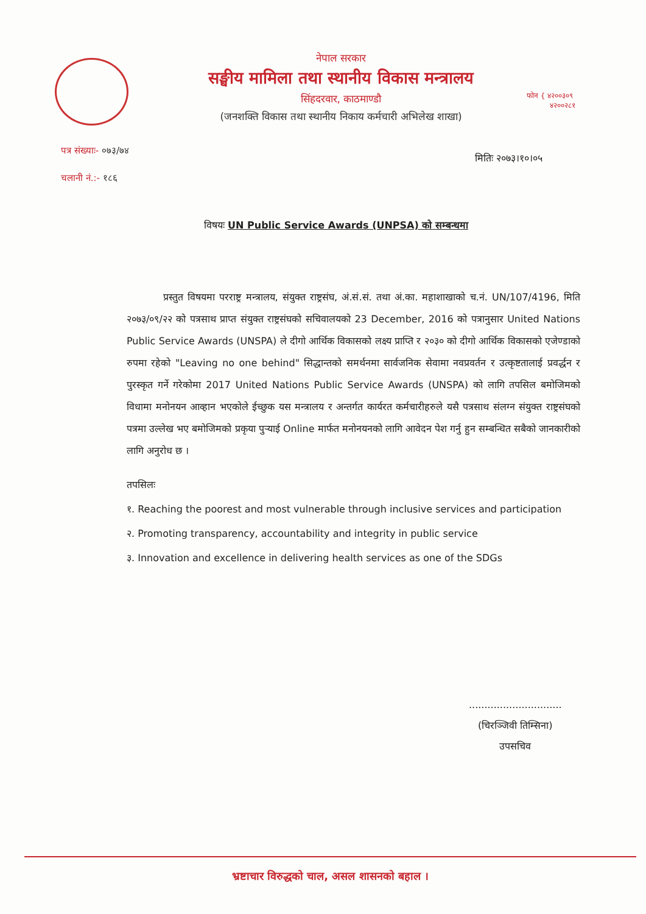नेपाल सरकार
सङ्घीय मामिला तथा स्थानीय विकास मन्त्रालय
सिंहदरवार, काठमाण्डौ
(जनशक्ति विकास तथा स्थानीय निकाय कर्मचारी अभिलेख शाखा)
फोन { ४२००३०९
४२००२८१
पत्र संख्याः- ०७३/७४
चलानी नं.:- १८६
मितिः २०७३।१०।०५
विषयः UN Public Service Awards (UNPSA) को सम्बन्धमा
प्रस्तुत विषयमा परराष्ट्र मन्त्रालय, संयुक्त राष्ट्रसंघ, अं.सं.सं. तथा अं.का. महाशाखाको च.नं. UN/107/4196, मिति २०७३/०९/२२ को पत्रसाथ प्राप्त संयुक्त राष्ट्रसंघको सचिवालयको 23 December, 2016 को पत्रानुसार United Nations Public Service Awards (UNSPA) ले दीगो आर्थिक विकासको लक्ष्य प्राप्ति र २०३० को दीगो आर्थिक विकासको एजेण्डाको रुपमा रहेको "Leaving no one behind" सिद्धान्तको समर्थनमा सार्वजनिक सेवामा नवप्रवर्तन र उत्कृष्टतालाई प्रवर्द्धन र पुरस्कृत गर्ने गरेकोमा 2017 United Nations Public Service Awards (UNSPA) को लागि तपसिल बमोजिमको विधामा मनोनयन आव्हान भएकोले ईच्छुक यस मन्त्रालय र अन्तर्गत कार्यरत कर्मचारीहरुले यसै पत्रसाथ संलग्न संयुक्त राष्ट्रसंघको पत्रमा उल्लेख भए बमोजिमको प्रकृया पुऱ्याई Online मार्फत मनोनयनको लागि आवेदन पेश गर्नु हुन सम्बन्धित सबैको जानकारीको लागि अनुरोध छ ।
तपसिलः
१. Reaching the poorest and most vulnerable through inclusive services and participation
२. Promoting transparency, accountability and integrity in public service
३. Innovation and excellence in delivering health services as one of the SDGs
..............................
(चिरञ्जिवी तिम्सिना)
उपसचिव
भ्रष्टाचार विरुद्धको चाल, असल शासनको बहाल ।